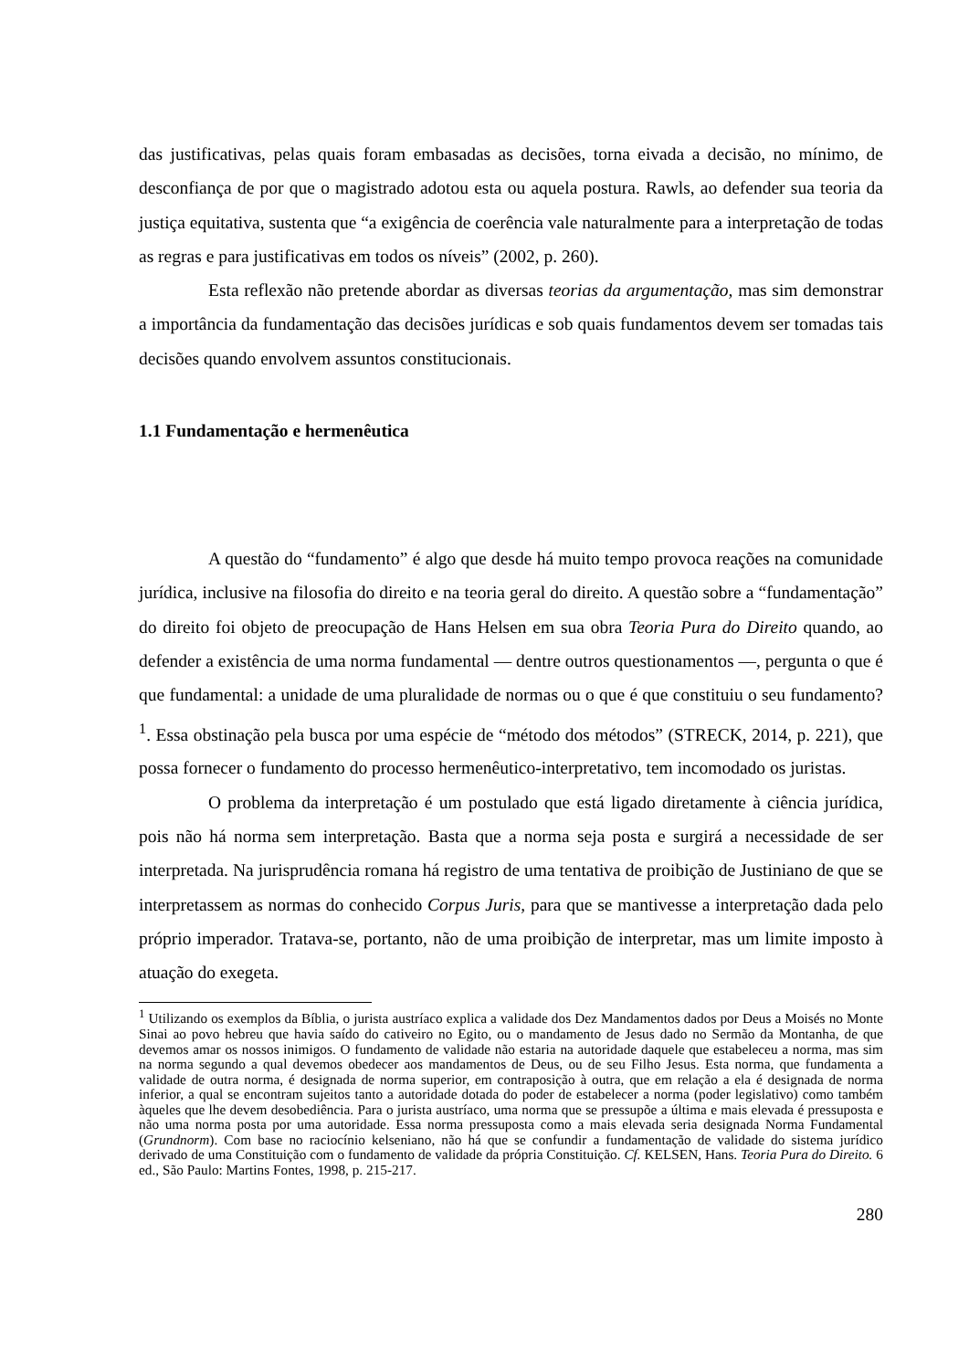das justificativas, pelas quais foram embasadas as decisões, torna eivada a decisão, no mínimo, de desconfiança de por que o magistrado adotou esta ou aquela postura. Rawls, ao defender sua teoria da justiça equitativa, sustenta que “a exigência de coerência vale naturalmente para a interpretação de todas as regras e para justificativas em todos os níveis” (2002, p. 260).
Esta reflexão não pretende abordar as diversas teorias da argumentação, mas sim demonstrar a importância da fundamentação das decisões jurídicas e sob quais fundamentos devem ser tomadas tais decisões quando envolvem assuntos constitucionais.
1.1 Fundamentação e hermenêutica
A questão do “fundamento” é algo que desde há muito tempo provoca reações na comunidade jurídica, inclusive na filosofia do direito e na teoria geral do direito. A questão sobre a “fundamentação” do direito foi objeto de preocupação de Hans Helsen em sua obra Teoria Pura do Direito quando, ao defender a existência de uma norma fundamental — dentre outros questionamentos —, pergunta o que é que fundamental: a unidade de uma pluralidade de normas ou o que é que constituiu o seu fundamento?<sup>1</sup>. Essa obstinação pela busca por uma espécie de “método dos métodos” (STRECK, 2014, p. 221), que possa fornecer o fundamento do processo hermenêutico-interpretativo, tem incomodado os juristas.
O problema da interpretação é um postulado que está ligado diretamente à ciência jurídica, pois não há norma sem interpretação. Basta que a norma seja posta e surgirá a necessidade de ser interpretada. Na jurisprudência romana há registro de uma tentativa de proibição de Justiniano de que se interpretassem as normas do conhecido Corpus Juris, para que se mantivesse a interpretação dada pelo próprio imperador. Tratava-se, portanto, não de uma proibição de interpretar, mas um limite imposto à atuação do exegeta.
<sup>1</sup> Utilizando os exemplos da Bíblia, o jurista austríaco explica a validade dos Dez Mandamentos dados por Deus a Moisés no Monte Sinai ao povo hebreu que havia saído do cativeiro no Egito, ou o mandamento de Jesus dado no Sermão da Montanha, de que devemos amar os nossos inimigos. O fundamento de validade não estaria na autoridade daquele que estabeleceu a norma, mas sim na norma segundo a qual devemos obedecer aos mandamentos de Deus, ou de seu Filho Jesus. Esta norma, que fundamenta a validade de outra norma, é designada de norma superior, em contraposição à outra, que em relação a ela é designada de norma inferior, a qual se encontram sujeitos tanto a autoridade dotada do poder de estabelecer a norma (poder legislativo) como também àqueles que lhe devem desobediência. Para o jurista austríaco, uma norma que se pressupõe a última e mais elevada é pressuposta e não uma norma posta por uma autoridade. Essa norma pressuposta como a mais elevada seria designada Norma Fundamental (Grundnorm). Com base no raciocínio kelseniano, não há que se confundir a fundamentação de validade do sistema jurídico derivado de uma Constituição com o fundamento de validade da própria Constituição. Cf. KELSEN, Hans. Teoria Pura do Direito. 6 ed., São Paulo: Martins Fontes, 1998, p. 215-217.
280